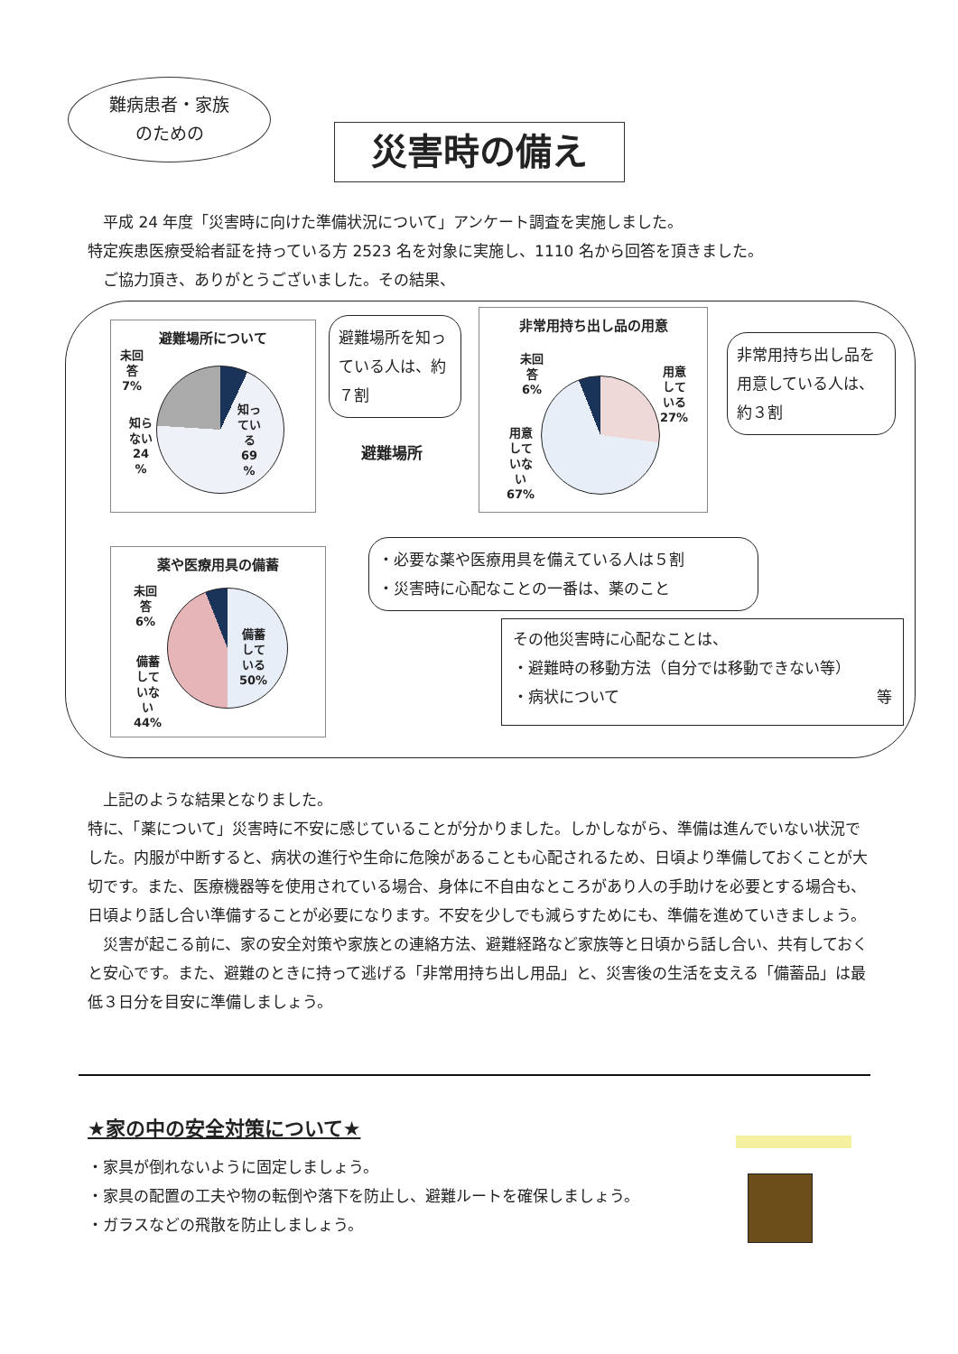難病患者・家族
のための
災害時の備え
　平成 24 年度「災害時に向けた準備状況について」アンケート調査を実施しました。
特定疾患医療受給者証を持っている方 2523 名を対象に実施し、1110 名から回答を頂きました。
　ご協力頂き、ありがとうございました。その結果、
避難場所について
未回
答
7%
知ら
ない
24
%
知っ
てい
る
69
%
避難場所を知っている人は、約７割
避難場所
非常用持ち出し品の用意
未回
答
6%
用意
して
いる
27%
用意
して
いな
い
67%
非常用持ち出し品を用意している人は、約３割
薬や医療用具の備蓄
未回
答
6%
備蓄
して
いな
い
44%
備蓄
して
いる
50%
・必要な薬や医療用具を備えている人は５割
・災害時に心配なことの一番は、薬のこと
その他災害時に心配なことは、
・避難時の移動方法（自分では移動できない等）
・病状について 等
　上記のような結果となりました。
特に、「薬について」災害時に不安に感じていることが分かりました。しかしながら、準備は進んでいない状況でした。内服が中断すると、病状の進行や生命に危険があることも心配されるため、日頃より準備しておくことが大切です。また、医療機器等を使用されている場合、身体に不自由なところがあり人の手助けを必要とする場合も、日頃より話し合い準備することが必要になります。不安を少しでも減らすためにも、準備を進めていきましょう。
　災害が起こる前に、家の安全対策や家族との連絡方法、避難経路など家族等と日頃から話し合い、共有しておくと安心です。また、避難のときに持って逃げる「非常用持ち出し用品」と、災害後の生活を支える「備蓄品」は最低３日分を目安に準備しましょう。
★家の中の安全対策について★
・家具が倒れないように固定しましょう。
・家具の配置の工夫や物の転倒や落下を防止し、避難ルートを確保しましょう。
・ガラスなどの飛散を防止しましょう。